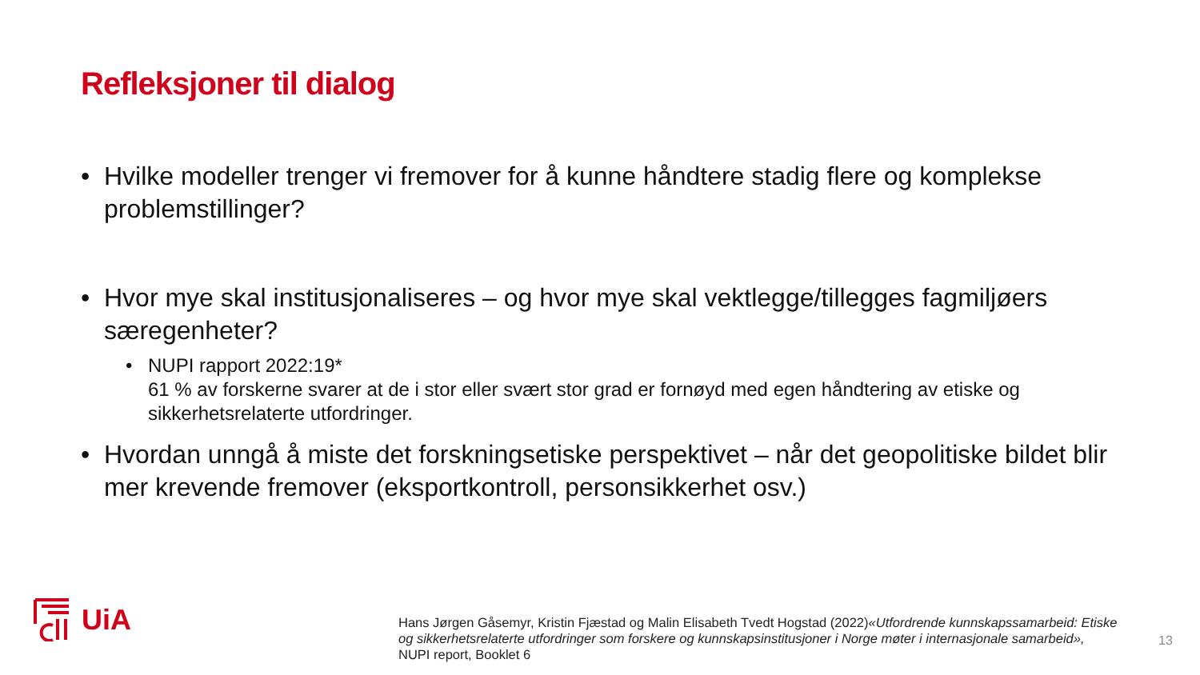Refleksjoner til dialog
• Hvilke modeller trenger vi fremover for å kunne håndtere stadig flere og komplekse problemstillinger?
• Hvor mye skal institusjonaliseres – og hvor mye skal vektlegge/tillegges fagmiljøers særegenheter?
• NUPI rapport 2022:19*
61 % av forskerne svarer at de i stor eller svært stor grad er fornøyd med egen håndtering av etiske og sikkerhetsrelaterte utfordringer.
• Hvordan unngå å miste det forskningsetiske perspektivet – når det geopolitiske bildet blir mer krevende fremover (eksportkontroll, personsikkerhet osv.)
UiA
Hans Jørgen Gåsemyr, Kristin Fjæstad og Malin Elisabeth Tvedt Hogstad (2022)«Utfordrende kunnskapssamarbeid: Etiske og sikkerhetsrelaterte utfordringer som forskere og kunnskapsinstitusjoner i Norge møter i internasjonale samarbeid», NUPI report, Booklet 6
13